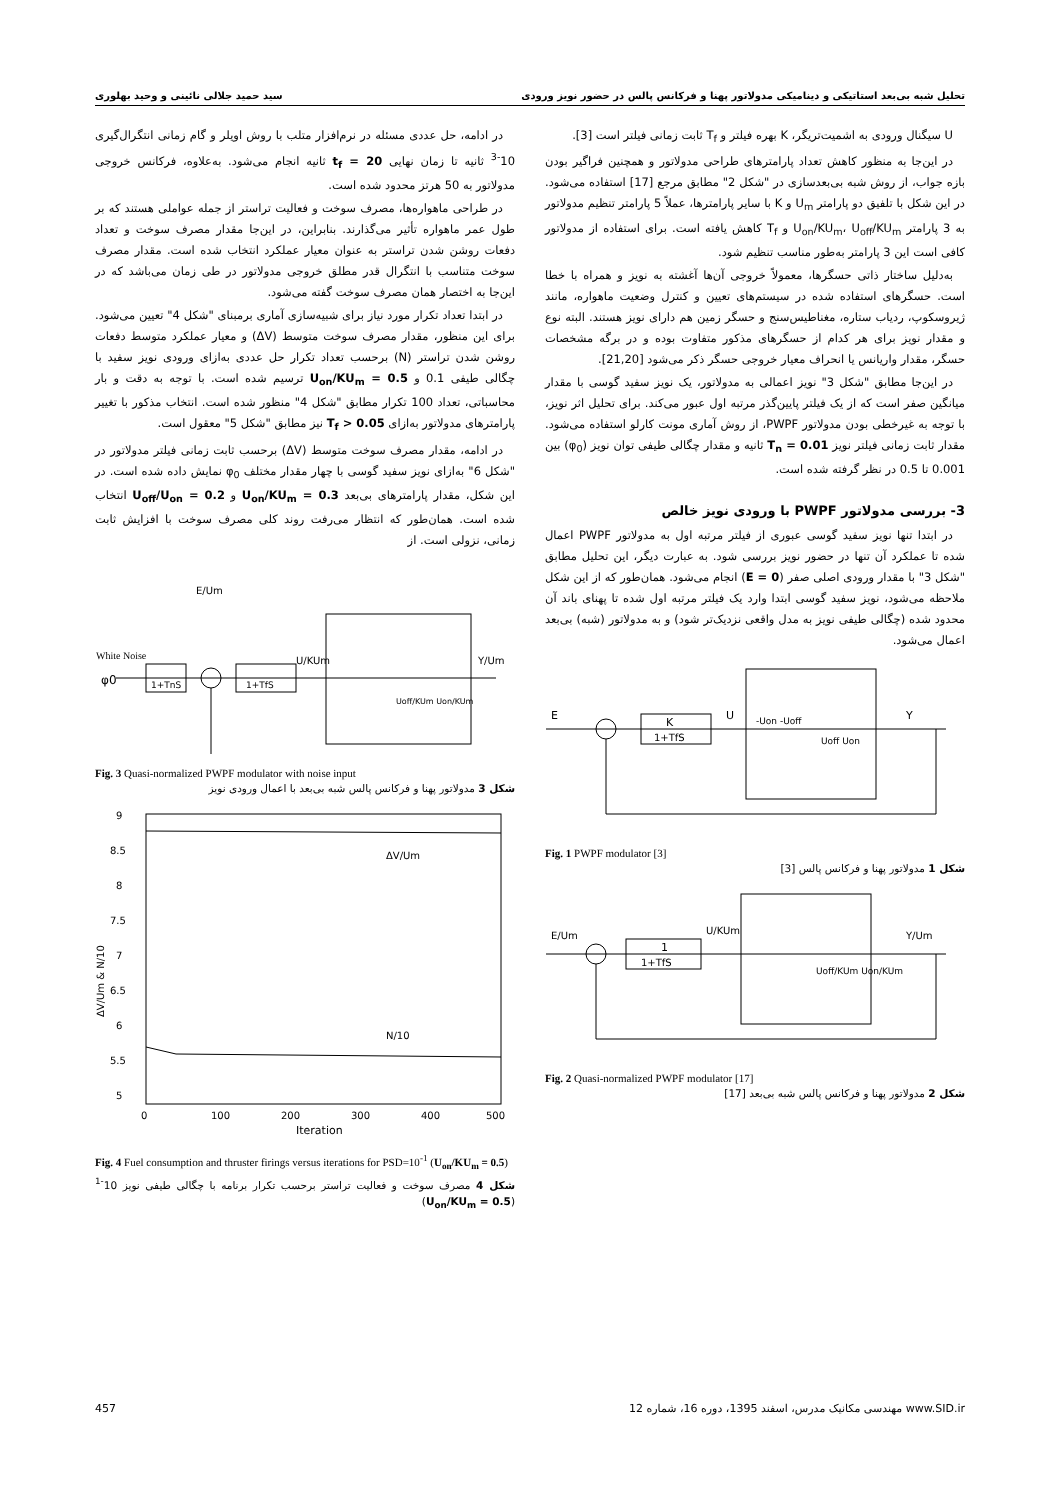تحلیل شبه بی‌بعد استاتیکی و دینامیکی مدولاتور پهنا و فرکانس پالس در حضور نویز ورودی سید حمید جلالی نائینی و وحید بهلوری
U سیگنال ورودی به اشمیت‌تریگر، K بهره فیلتر و T<sub>f</sub> ثابت زمانی فیلتر است [3].
در این‌جا به منظور کاهش تعداد پارامترهای طراحی مدولاتور و همچنین فراگیر بودن بازه جواب، از روش شبه بی‌بعدسازی در "شکل 2" مطابق مرجع [17] استفاده می‌شود. در این شکل با تلفیق دو پارامتر U<sub>m</sub> و K با سایر پارامترها، عملاً 5 پارامتر تنظیم مدولاتور به 3 پارامتر U<sub>on</sub>/KU<sub>m</sub>، U<sub>off</sub>/KU<sub>m</sub> و T<sub>f</sub> کاهش یافته است. برای استفاده از مدولاتور کافی است این 3 پارامتر به‌طور مناسب تنظیم شود.
به‌دلیل ساختار ذاتی حسگرها، معمولاً خروجی آن‌ها آغشته به نویز و همراه با خطا است. حسگرهای استفاده شده در سیستم‌های تعیین و کنترل وضعیت ماهواره، مانند ژیروسکوپ، ردیاب ستاره، مغناطیس‌سنج و حسگر زمین هم دارای نویز هستند. البته نوع و مقدار نویز برای هر کدام از حسگرهای مذکور متفاوت بوده و در برگه مشخصات حسگر، مقدار واریانس یا انحراف معیار خروجی حسگر ذکر می‌شود [21,20].
در این‌جا مطابق "شکل 3" نویز اعمالی به مدولاتور، یک نویز سفید گوسی با مقدار میانگین صفر است که از یک فیلتر پایین‌گذر مرتبه اول عبور می‌کند. برای تحلیل اثر نویز، با توجه به غیرخطی بودن مدولاتور PWPF، از روش آماری مونت کارلو استفاده می‌شود. مقدار ثابت زمانی فیلتر نویز T<sub>n</sub> = 0.01 ثانیه و مقدار چگالی طیفی توان نویز (φ<sub>0</sub>) بین 0.001 تا 0.5 در نظر گرفته شده است.
3- بررسی مدولاتور PWPF با ورودی نویز خالص
در ابتدا تنها نویز سفید گوسی عبوری از فیلتر مرتبه اول به مدولاتور PWPF اعمال شده تا عملکرد آن تنها در حضور نویز بررسی شود. به عبارت دیگر، این تحلیل مطابق "شکل 3" با مقدار ورودی اصلی صفر (E = 0) انجام می‌شود. همان‌طور که از این شکل ملاحظه می‌شود، نویز سفید گوسی ابتدا وارد یک فیلتر مرتبه اول شده تا پهنای باند آن محدود شده (چگالی طیفی نویز به مدل واقعی نزدیک‌تر شود) و به مدولاتور (شبه) بی‌بعد اعمال می‌شود.
E
K
1+TfS
U
Y
-Uon -Uoff
Uoff Uon
Fig. 1 PWPF modulator [3]
شکل 1 مدولاتور پهنا و فرکانس پالس [3]
E/Um
1
1+TfS
U/KUm
Y/Um
Uoff/KUm Uon/KUm
Fig. 2 Quasi-normalized PWPF modulator [17]
شکل 2 مدولاتور پهنا و فرکانس پالس شبه بی‌بعد [17]
در ادامه، حل عددی مسئله در نرم‌افزار متلب با روش اویلر و گام زمانی انتگرال‌گیری 10<sup>-3</sup> ثانیه تا زمان نهایی t<sub>f</sub> = 20 ثانیه انجام می‌شود. به‌علاوه، فرکانس خروجی مدولاتور به 50 هرتز محدود شده است.
در طراحی ماهواره‌ها، مصرف سوخت و فعالیت تراستر از جمله عواملی هستند که بر طول عمر ماهواره تأثیر می‌گذارند. بنابراین، در این‌جا مقدار مصرف سوخت و تعداد دفعات روشن شدن تراستر به عنوان معیار عملکرد انتخاب شده است. مقدار مصرف سوخت متناسب با انتگرال قدر مطلق خروجی مدولاتور در طی زمان می‌باشد که در این‌جا به اختصار همان مصرف سوخت گفته می‌شود.
در ابتدا تعداد تکرار مورد نیاز برای شبیه‌سازی آماری برمبنای "شکل 4" تعیین می‌شود. برای این منظور، مقدار مصرف سوخت متوسط (ΔV) و معیار عملکرد متوسط دفعات روشن شدن تراستر (N) برحسب تعداد تکرار حل عددی به‌ازای ورودی نویز سفید با چگالی طیفی 0.1 و U<sub>on</sub>/KU<sub>m</sub> = 0.5 ترسیم شده است. با توجه به دقت و بار محاسباتی، تعداد 100 تکرار مطابق "شکل 4" منظور شده است. انتخاب مذکور با تغییر پارامترهای مدولاتور به‌ازای T<sub>f</sub> > 0.05 نیز مطابق "شکل 5" معقول است.
در ادامه، مقدار مصرف سوخت متوسط (ΔV) برحسب ثابت زمانی فیلتر مدولاتور در "شکل 6" به‌ازای نویز سفید گوسی با چهار مقدار مختلف φ<sub>0</sub> نمایش داده شده است. در این شکل، مقدار پارامترهای بی‌بعد U<sub>on</sub>/KU<sub>m</sub> = 0.3 و U<sub>off</sub>/U<sub>on</sub> = 0.2 انتخاب شده است. همان‌طور که انتظار می‌رفت روند کلی مصرف سوخت با افزایش ثابت زمانی، نزولی است. از
White Noise
φ0
1+TnS
1+TfS
E/Um
U/KUm
Y/Um
Uoff/KUm Uon/KUm
Fig. 3 Quasi-normalized PWPF modulator with noise input
شکل 3 مدولاتور پهنا و فرکانس پالس شبه بی‌بعد با اعمال ورودی نویز
9
8.5
8
7.5
7
6.5
6
5.5
5
0
100
200
300
400
500
Iteration
ΔV/Um
N/10
ΔV/Um & N/10
Fig. 4 Fuel consumption and thruster firings versus iterations for PSD=10<sup>-1</sup> (U<sub>on</sub>/KU<sub>m</sub> = 0.5)
شکل 4 مصرف سوخت و فعالیت تراستر برحسب تکرار برنامه با چگالی طیفی نویز 10<sup>-1</sup> (U<sub>on</sub>/KU<sub>m</sub> = 0.5)
www.SID.ir مهندسی مکانیک مدرس، اسفند 1395، دوره 16، شماره 12 457